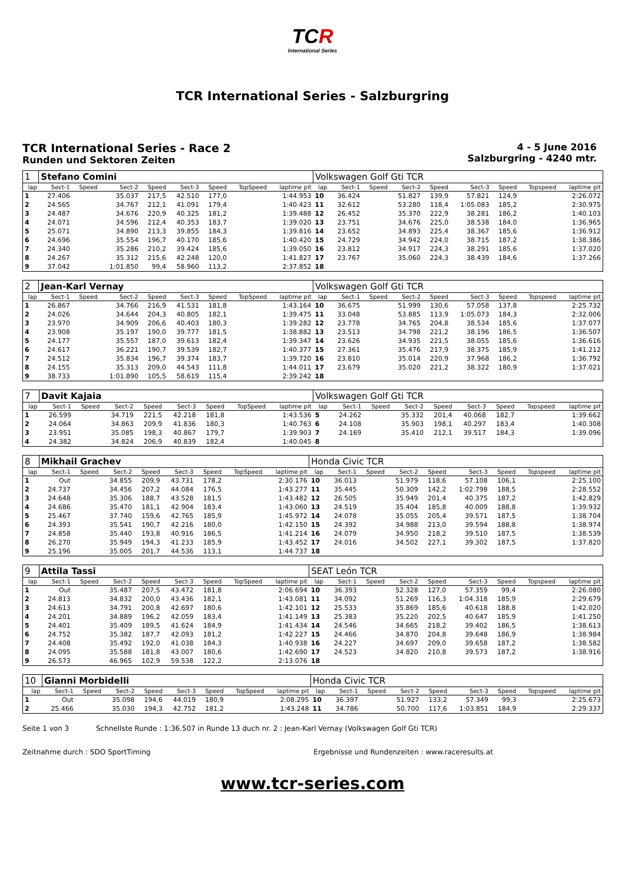TCR
International Series
TCR International Series - Salzburgring
TCR International Series - Race 2
Runden und Sektoren Zeiten
4 - 5 June 2016
Salzburgring - 4240 mtr.
| 1 | Stefano Comini | | | | | | | | Volkswagen Golf Gti TCR | | | | | | | | |
| lap | Sect-1 | Speed | Sect-2 | Speed | Sect-3 | Speed | TopSpeed | laptime pit | lap | Sect-1 | Speed | Sect-2 | Speed | Sect-3 | Speed | Topspeed | laptime pit |
| 1 | 27.406 | | 35.037 | 217,5 | 42.510 | 177,0 | | 1:44.953 | 10 | 36.424 | | 51.827 | 139,9 | 57.821 | 124,9 | | 2:26.072 |
| 2 | 24.565 | | 34.767 | 212,1 | 41.091 | 179,4 | | 1:40.423 | 11 | 32.612 | | 53.280 | 118,4 | 1:05.083 | 185,2 | | 2:30.975 |
| 3 | 24.487 | | 34.676 | 220,9 | 40.325 | 181,2 | | 1:39.488 | 12 | 26.452 | | 35.370 | 222,9 | 38.281 | 186,2 | | 1:40.103 |
| 4 | 24.071 | | 34.596 | 212,4 | 40.353 | 183,7 | | 1:39.020 | 13 | 23.751 | | 34.676 | 225,0 | 38.538 | 184,0 | | 1:36.965 |
| 5 | 25.071 | | 34.890 | 213,3 | 39.855 | 184,3 | | 1:39.816 | 14 | 23.652 | | 34.893 | 225,4 | 38.367 | 185,6 | | 1:36.912 |
| 6 | 24.696 | | 35.554 | 196,7 | 40.170 | 185,6 | | 1:40.420 | 15 | 24.729 | | 34.942 | 224,0 | 38.715 | 187,2 | | 1:38.386 |
| 7 | 24.340 | | 35.286 | 210,2 | 39.424 | 185,6 | | 1:39.050 | 16 | 23.812 | | 34.917 | 224,3 | 38.291 | 185,6 | | 1:37.020 |
| 8 | 24.267 | | 35.312 | 215,6 | 42.248 | 120,0 | | 1:41.827 | 17 | 23.767 | | 35.060 | 224,3 | 38.439 | 184,6 | | 1:37.266 |
| 9 | 37.042 | | 1:01.850 | 99,4 | 58.960 | 113,2 | | 2:37.852 | 18 | | | | | | | | |
| 2 | Jean-Karl Vernay | | | | | | | | Volkswagen Golf Gti TCR | | | | | | | | |
| lap | Sect-1 | Speed | Sect-2 | Speed | Sect-3 | Speed | TopSpeed | laptime pit | lap | Sect-1 | Speed | Sect-2 | Speed | Sect-3 | Speed | Topspeed | laptime pit |
| 1 | 26.867 | | 34.766 | 216,9 | 41.531 | 181,8 | | 1:43.164 | 10 | 36.675 | | 51.999 | 130,6 | 57.058 | 137,8 | | 2:25.732 |
| 2 | 24.026 | | 34.644 | 204,3 | 40.805 | 182,1 | | 1:39.475 | 11 | 33.048 | | 53.885 | 113,9 | 1:05.073 | 184,3 | | 2:32.006 |
| 3 | 23.970 | | 34.909 | 206,6 | 40.403 | 180,3 | | 1:39.282 | 12 | 23.778 | | 34.765 | 204,8 | 38.534 | 185,6 | | 1:37.077 |
| 4 | 23.908 | | 35.197 | 190,0 | 39.777 | 181,5 | | 1:38.882 | 13 | 23.513 | | 34.798 | 221,2 | 38.196 | 186,5 | | 1:36.507 |
| 5 | 24.177 | | 35.557 | 187,0 | 39.613 | 182,4 | | 1:39.347 | 14 | 23.626 | | 34.935 | 221,5 | 38.055 | 185,6 | | 1:36.616 |
| 6 | 24.617 | | 36.221 | 190,7 | 39.539 | 182,7 | | 1:40.377 | 15 | 27.361 | | 35.476 | 217,9 | 38.375 | 185,9 | | 1:41.212 |
| 7 | 24.512 | | 35.834 | 196,7 | 39.374 | 183,7 | | 1:39.720 | 16 | 23.810 | | 35.014 | 220,9 | 37.968 | 186,2 | | 1:36.792 |
| 8 | 24.155 | | 35.313 | 209,0 | 44.543 | 111,8 | | 1:44.011 | 17 | 23.679 | | 35.020 | 221,2 | 38.322 | 180,9 | | 1:37.021 |
| 9 | 38.733 | | 1:01.890 | 105,5 | 58.619 | 115,4 | | 2:39.242 | 18 | | | | | | | | |
| 7 | Davit Kajaia | | | | | | | | Volkswagen Golf Gti TCR | | | | | | | | |
| lap | Sect-1 | Speed | Sect-2 | Speed | Sect-3 | Speed | TopSpeed | laptime pit | lap | Sect-1 | Speed | Sect-2 | Speed | Sect-3 | Speed | Topspeed | laptime pit |
| 1 | 26.599 | | 34.719 | 221,5 | 42.218 | 181,8 | | 1:43.536 | 5 | 24.262 | | 35.332 | 201,4 | 40.068 | 182,7 | | 1:39.662 |
| 2 | 24.064 | | 34.863 | 209,9 | 41.836 | 180,3 | | 1:40.763 | 6 | 24.108 | | 35.903 | 198,1 | 40.297 | 183,4 | | 1:40.308 |
| 3 | 23.951 | | 35.085 | 198,3 | 40.867 | 179,7 | | 1:39.903 | 7 | 24.169 | | 35.410 | 212,1 | 39.517 | 184,3 | | 1:39.096 |
| 4 | 24.382 | | 34.824 | 206,9 | 40.839 | 182,4 | | 1:40.045 | 8 | | | | | | | | |
| 8 | Mikhail Grachev | | | | | | | | Honda Civic TCR | | | | | | | | |
| lap | Sect-1 | Speed | Sect-2 | Speed | Sect-3 | Speed | TopSpeed | laptime pit | lap | Sect-1 | Speed | Sect-2 | Speed | Sect-3 | Speed | Topspeed | laptime pit |
| 1 | Out | | 34.855 | 209,9 | 43.731 | 178,2 | | 2:30.176 | 10 | 36.013 | | 51.979 | 118,6 | 57.108 | 106,1 | | 2:25.100 |
| 2 | 24.737 | | 34.456 | 207,2 | 44.084 | 176,5 | | 1:43.277 | 11 | 35.445 | | 50.309 | 142,2 | 1:02.798 | 188,5 | | 2:28.552 |
| 3 | 24.648 | | 35.306 | 188,7 | 43.528 | 181,5 | | 1:43.482 | 12 | 26.505 | | 35.949 | 201,4 | 40.375 | 187,2 | | 1:42.829 |
| 4 | 24.686 | | 35.470 | 181,1 | 42.904 | 183,4 | | 1:43.060 | 13 | 24.519 | | 35.404 | 185,8 | 40.009 | 188,8 | | 1:39.932 |
| 5 | 25.467 | | 37.740 | 159,6 | 42.765 | 185,9 | | 1:45.972 | 14 | 24.078 | | 35.055 | 205,4 | 39.571 | 187,5 | | 1:38.704 |
| 6 | 24.393 | | 35.541 | 190,7 | 42.216 | 180,0 | | 1:42.150 | 15 | 24.392 | | 34.988 | 213,0 | 39.594 | 188,8 | | 1:38.974 |
| 7 | 24.858 | | 35.440 | 193,8 | 40.916 | 186,5 | | 1:41.214 | 16 | 24.079 | | 34.950 | 218,2 | 39.510 | 187,5 | | 1:38.539 |
| 8 | 26.270 | | 35.949 | 194,3 | 41.233 | 185,9 | | 1:43.452 | 17 | 24.016 | | 34.502 | 227,1 | 39.302 | 187,5 | | 1:37.820 |
| 9 | 25.196 | | 35.005 | 201,7 | 44.536 | 113,1 | | 1:44.737 | 18 | | | | | | | | |
| 9 | Attila Tassi | | | | | | | | SEAT León TCR | | | | | | | | |
| lap | Sect-1 | Speed | Sect-2 | Speed | Sect-3 | Speed | TopSpeed | laptime pit | lap | Sect-1 | Speed | Sect-2 | Speed | Sect-3 | Speed | Topspeed | laptime pit |
| 1 | Out | | 35.487 | 207,5 | 43.472 | 181,8 | | 2:06.694 | 10 | 36.393 | | 52.328 | 127,0 | 57.359 | 99,4 | | 2:26.080 |
| 2 | 24.813 | | 34.832 | 200,0 | 43.436 | 182,1 | | 1:43.081 | 11 | 34.092 | | 51.269 | 116,3 | 1:04.318 | 185,9 | | 2:29.679 |
| 3 | 24.613 | | 34.791 | 200,8 | 42.697 | 180,6 | | 1:42.101 | 12 | 25.533 | | 35.869 | 185,6 | 40.618 | 188,8 | | 1:42.020 |
| 4 | 24.201 | | 34.889 | 196,2 | 42.059 | 183,4 | | 1:41.149 | 13 | 25.383 | | 35.220 | 202,5 | 40.647 | 185,9 | | 1:41.250 |
| 5 | 24.401 | | 35.409 | 189,5 | 41.624 | 184,9 | | 1:41.434 | 14 | 24.546 | | 34.665 | 218,2 | 39.402 | 186,5 | | 1:38.613 |
| 6 | 24.752 | | 35.382 | 187,7 | 42.093 | 181,2 | | 1:42.227 | 15 | 24.466 | | 34.870 | 204,8 | 39.648 | 186,9 | | 1:38.984 |
| 7 | 24.408 | | 35.492 | 192,0 | 41.038 | 184,3 | | 1:40.938 | 16 | 24.227 | | 34.697 | 209,0 | 39.658 | 187,2 | | 1:38.582 |
| 8 | 24.095 | | 35.588 | 181,8 | 43.007 | 180,6 | | 1:42.690 | 17 | 24.523 | | 34.820 | 210,8 | 39.573 | 187,2 | | 1:38.916 |
| 9 | 26.573 | | 46.965 | 102,9 | 59.538 | 122,2 | | 2:13.076 | 18 | | | | | | | | |
| 10 | Gianni Morbidelli | | | | | | | | Honda Civic TCR | | | | | | | | |
| lap | Sect-1 | Speed | Sect-2 | Speed | Sect-3 | Speed | TopSpeed | laptime pit | lap | Sect-1 | Speed | Sect-2 | Speed | Sect-3 | Speed | Topspeed | laptime pit |
| 1 | Out | | 35.098 | 194,6 | 44.019 | 180,9 | | 2:08.295 | 10 | 36.397 | | 51.927 | 133,2 | 57.349 | 99,3 | | 2:25.673 |
| 2 | 25.466 | | 35.030 | 194,3 | 42.752 | 181,2 | | 1:43.248 | 11 | 34.786 | | 50.700 | 117,6 | 1:03.851 | 184,9 | | 2:29.337 |
Seite 1 von 3 Schnellste Runde : 1:36.507 in Runde 13 duch nr. 2 : Jean-Karl Vernay (Volkswagen Golf Gti TCR)
Zeitnahme durch : SDO SportTiming Ergebnisse und Rundenzeiten : www.raceresults.at
www.tcr-series.com